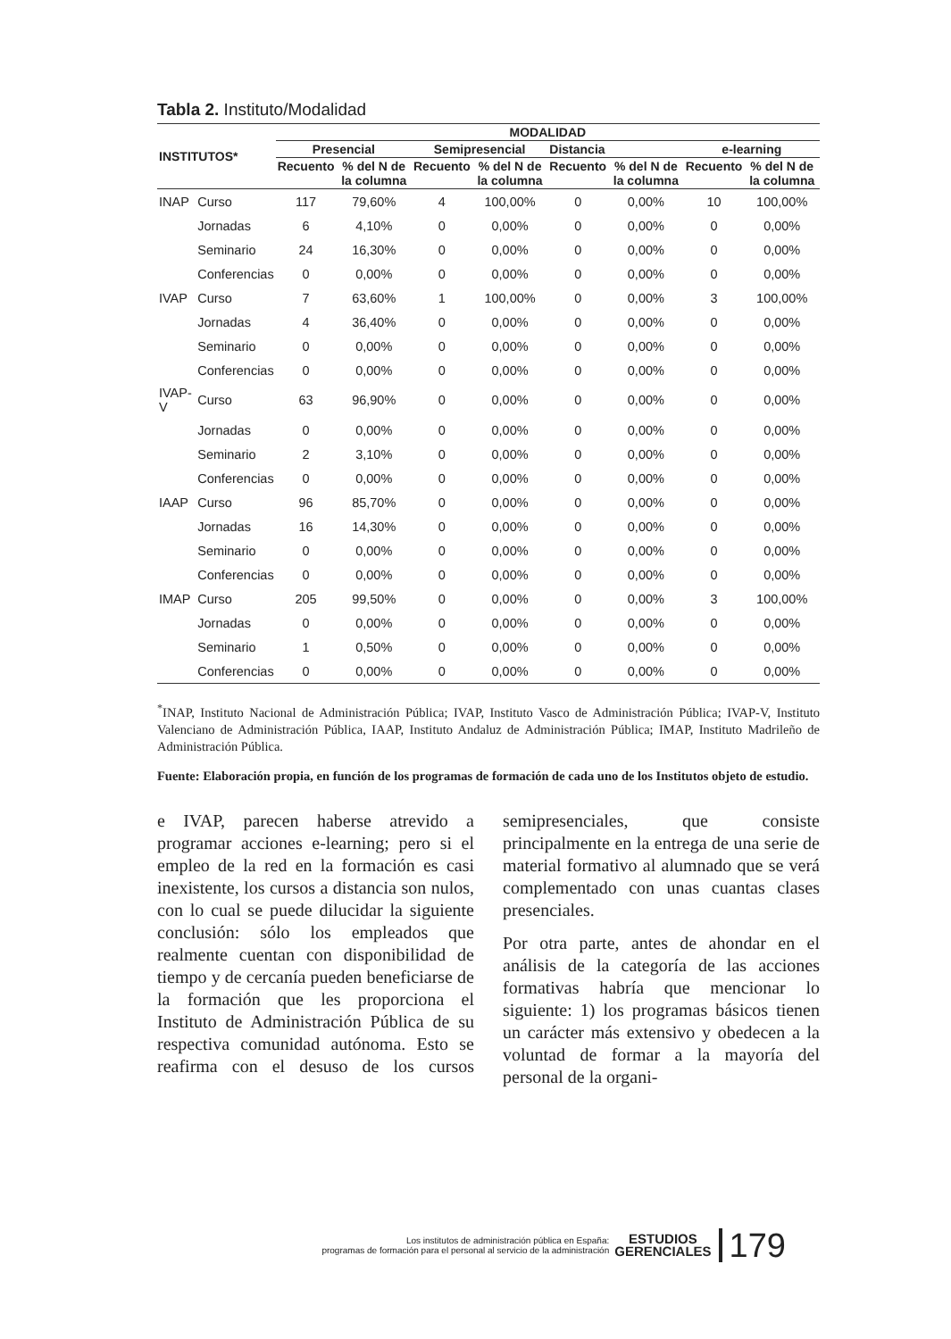Tabla 2. Instituto/Modalidad
| INSTITUTOS* | | MODALIDAD | | | | | | | |
| --- | --- | --- | --- | --- | --- | --- | --- | --- | --- |
| | | Presencial | | Semipresencial | | Distancia | | e-learning | |
| | | Recuento | % del N de la columna | Recuento | % del N de la columna | Recuento | % del N de la columna | Recuento | % del N de la columna |
| INAP | Curso | 117 | 79,60% | 4 | 100,00% | 0 | 0,00% | 10 | 100,00% |
| | Jornadas | 6 | 4,10% | 0 | 0,00% | 0 | 0,00% | 0 | 0,00% |
| | Seminario | 24 | 16,30% | 0 | 0,00% | 0 | 0,00% | 0 | 0,00% |
| | Conferencias | 0 | 0,00% | 0 | 0,00% | 0 | 0,00% | 0 | 0,00% |
| IVAP | Curso | 7 | 63,60% | 1 | 100,00% | 0 | 0,00% | 3 | 100,00% |
| | Jornadas | 4 | 36,40% | 0 | 0,00% | 0 | 0,00% | 0 | 0,00% |
| | Seminario | 0 | 0,00% | 0 | 0,00% | 0 | 0,00% | 0 | 0,00% |
| | Conferencias | 0 | 0,00% | 0 | 0,00% | 0 | 0,00% | 0 | 0,00% |
| IVAP-V | Curso | 63 | 96,90% | 0 | 0,00% | 0 | 0,00% | 0 | 0,00% |
| | Jornadas | 0 | 0,00% | 0 | 0,00% | 0 | 0,00% | 0 | 0,00% |
| | Seminario | 2 | 3,10% | 0 | 0,00% | 0 | 0,00% | 0 | 0,00% |
| | Conferencias | 0 | 0,00% | 0 | 0,00% | 0 | 0,00% | 0 | 0,00% |
| IAAP | Curso | 96 | 85,70% | 0 | 0,00% | 0 | 0,00% | 0 | 0,00% |
| | Jornadas | 16 | 14,30% | 0 | 0,00% | 0 | 0,00% | 0 | 0,00% |
| | Seminario | 0 | 0,00% | 0 | 0,00% | 0 | 0,00% | 0 | 0,00% |
| | Conferencias | 0 | 0,00% | 0 | 0,00% | 0 | 0,00% | 0 | 0,00% |
| IMAP | Curso | 205 | 99,50% | 0 | 0,00% | 0 | 0,00% | 3 | 100,00% |
| | Jornadas | 0 | 0,00% | 0 | 0,00% | 0 | 0,00% | 0 | 0,00% |
| | Seminario | 1 | 0,50% | 0 | 0,00% | 0 | 0,00% | 0 | 0,00% |
| | Conferencias | 0 | 0,00% | 0 | 0,00% | 0 | 0,00% | 0 | 0,00% |
<sup>*</sup> INAP, Instituto Nacional de Administración Pública; IVAP, Instituto Vasco de Administración Pública; IVAP-V, Instituto Valenciano de Administración Pública, IAAP, Instituto Andaluz de Administración Pública; IMAP, Instituto Madrileño de Administración Pública.
Fuente: Elaboración propia, en función de los programas de formación de cada uno de los Institutos objeto de estudio.
e IVAP, parecen haberse atrevido a programar acciones e-learning; pero si el empleo de la red en la formación es casi inexistente, los cursos a distancia son nulos, con lo cual se puede dilucidar la siguiente conclusión: sólo los empleados que realmente cuentan con disponibilidad de tiempo y de cercanía pueden beneficiarse de la formación que les proporciona el Instituto de Administración Pública de su respectiva comunidad autónoma. Esto se reafirma con el desuso de los cursos semipresenciales, que consiste principalmente en la entrega de una serie de material formativo al alumnado que se verá complementado con unas cuantas clases presenciales.
Por otra parte, antes de ahondar en el análisis de la categoría de las acciones formativas habría que mencionar lo siguiente: 1) los programas básicos tienen un carácter más extensivo y obedecen a la voluntad de formar a la mayoría del personal de la organi-
Los institutos de administración pública en España:
programas de formación para el personal al servicio de la administración
ESTUDIOS
GERENCIALES
179